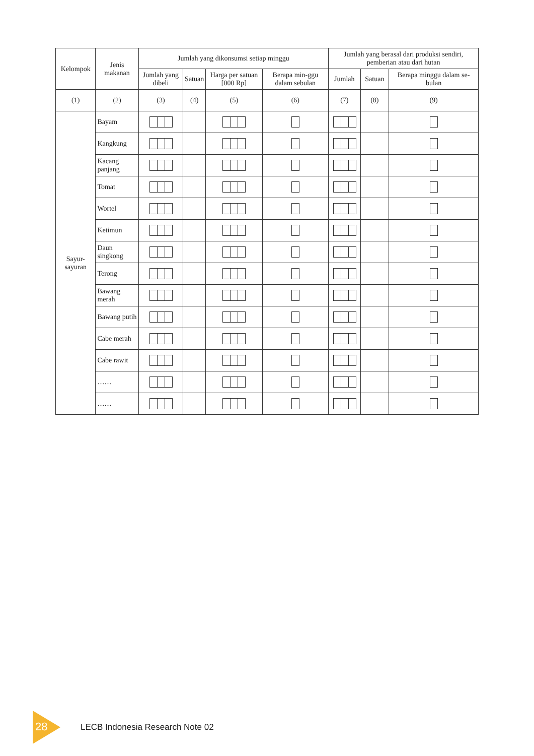| Kelompok | Jenis makanan | Jumlah yang dikonsumsi setiap minggu | | | | Jumlah yang berasal dari produksi sendiri, pemberian atau dari hutan | | |
| --- | --- | --- | --- | --- | --- | --- | --- | --- |
| | | Jumlah yang dibeli | Satuan | Harga per satuan [000 Rp] | Berapa min-ggu dalam sebulan | Jumlah | Satuan | Berapa minggu dalam se-bulan |
| (1) | (2) | (3) | (4) | (5) | (6) | (7) | (8) | (9) |
| Sayur-sayuran | Bayam | | | | | | | |
| | Kangkung | | | | | | | |
| | Kacang panjang | | | | | | | |
| | Tomat | | | | | | | |
| | Wortel | | | | | | | |
| | Ketimun | | | | | | | |
| | Daun singkong | | | | | | | |
| | Terong | | | | | | | |
| | Bawang merah | | | | | | | |
| | Bawang putih | | | | | | | |
| | Cabe merah | | | | | | | |
| | Cabe rawit | | | | | | | |
| | …… | | | | | | | |
| | …… | | | | | | | |
28
LECB Indonesia Research Note 02